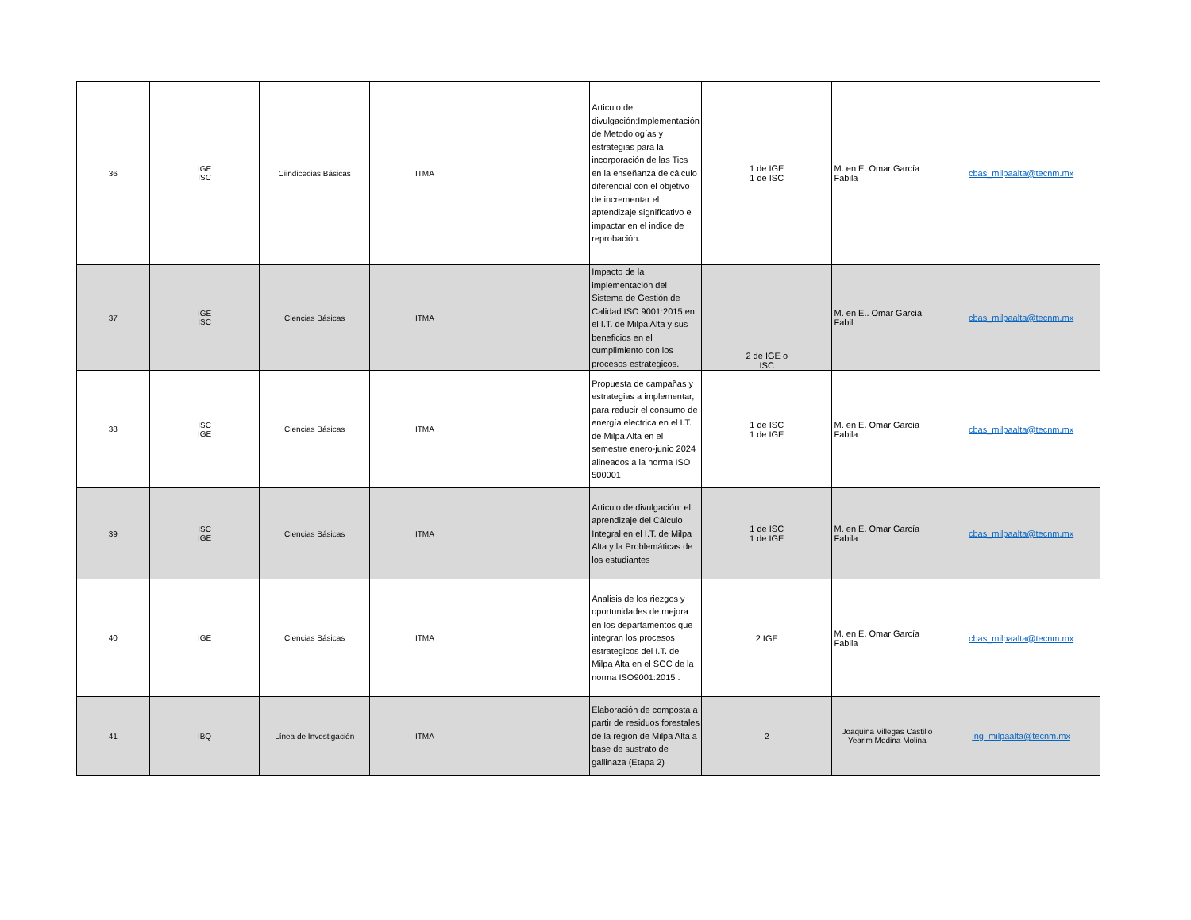| 36 | IGE ISC | Ciindicecias Básicas | ITMA | | Articulo de divulgación:Implementación de Metodologías y estrategias para la incorporación de las Tics en la enseñanza delcálculo diferencial con el objetivo de incrementar el aptendizaje significativo e impactar en el indice de reprobación. | 1 de IGE 1 de ISC | M. en E. Omar García Fabila | cbas_milpaalta@tecnm.mx |
| 37 | IGE ISC | Ciencias Básicas | ITMA | | Impacto de la implementación del Sistema de Gestión de Calidad ISO 9001:2015 en el I.T. de Milpa Alta y sus beneficios en el cumplimiento con los procesos estrategicos. | 2 de IGE o ISC | M. en E.. Omar García Fabil | cbas_milpaalta@tecnm.mx |
| 38 | ISC IGE | Ciencias Básicas | ITMA | | Propuesta de campañas y estrategias a implementar, para reducir el consumo de energía electrica en el I.T. de Milpa Alta en el semestre enero-junio 2024 alineados a la norma ISO 500001 | 1 de ISC 1 de IGE | M. en E. Omar García Fabila | cbas_milpaalta@tecnm.mx |
| 39 | ISC IGE | Ciencias Básicas | ITMA | | Articulo de divulgación: el aprendizaje del Cálculo Integral en el I.T. de Milpa Alta y la Problemáticas de los estudiantes | 1 de ISC 1 de IGE | M. en E. Omar García Fabila | cbas_milpaalta@tecnm.mx |
| 40 | IGE | Ciencias Básicas | ITMA | | Analisis de los riezgos y oportunidades de mejora en los departamentos que integran los procesos estrategicos del I.T. de Milpa Alta en el SGC de la norma ISO9001:2015 . | 2 IGE | M. en E. Omar García Fabila | cbas_milpaalta@tecnm.mx |
| 41 | IBQ | Línea de Investigación | ITMA | | Elaboración de composta a partir de residuos forestales de la región de Milpa Alta a base de sustrato de gallinaza (Etapa 2) | 2 | Joaquina Villegas Castillo Yearim Medina Molina | ing_milpaalta@tecnm.mx |